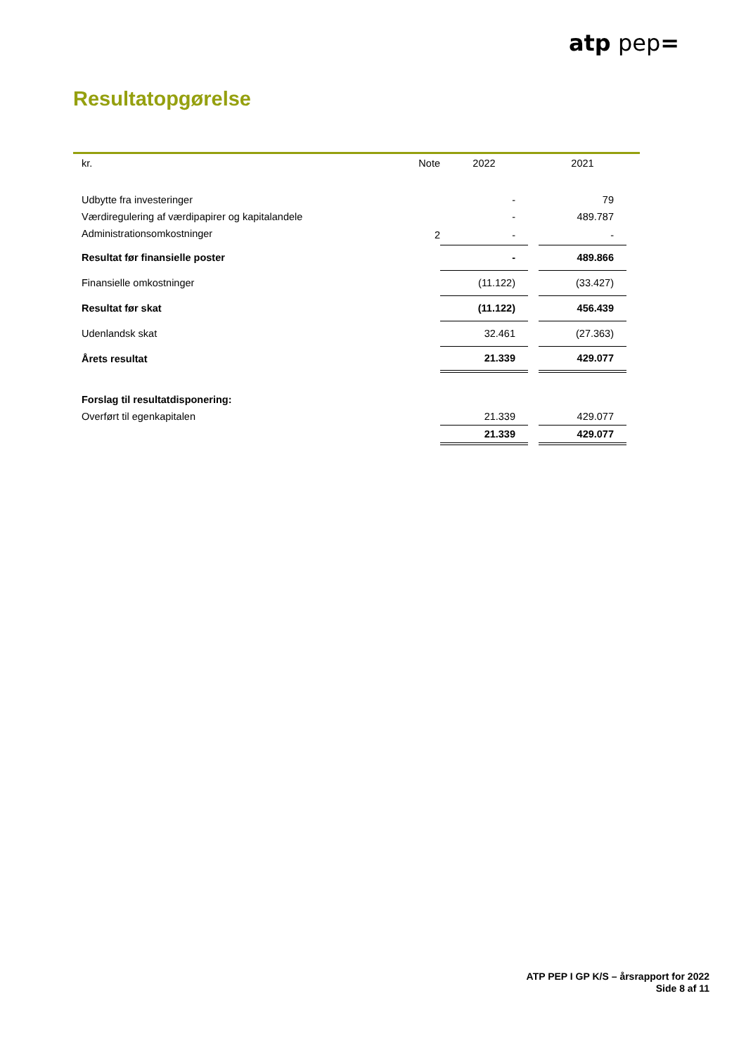atp pep=
Resultatopgørelse
| kr. | Note | 2022 | | 2021 |
| --- | --- | --- | --- | --- |
| Udbytte fra investeringer | | - | | 79 |
| Værdiregulering af værdipapirer og kapitalandele | | - | | 489.787 |
| Administrationsomkostninger | 2 | - | | - |
| Resultat før finansielle poster | | - | | 489.866 |
| Finansielle omkostninger | | (11.122) | | (33.427) |
| Resultat før skat | | (11.122) | | 456.439 |
| Udenlandsk skat | | 32.461 | | (27.363) |
| Årets resultat | | 21.339 | | 429.077 |
| Forslag til resultatdisponering: | | | | |
| Overført til egenkapitalen | | 21.339 | | 429.077 |
| | | 21.339 | | 429.077 |
ATP PEP I GP K/S – årsrapport for 2022
Side 8 af 11